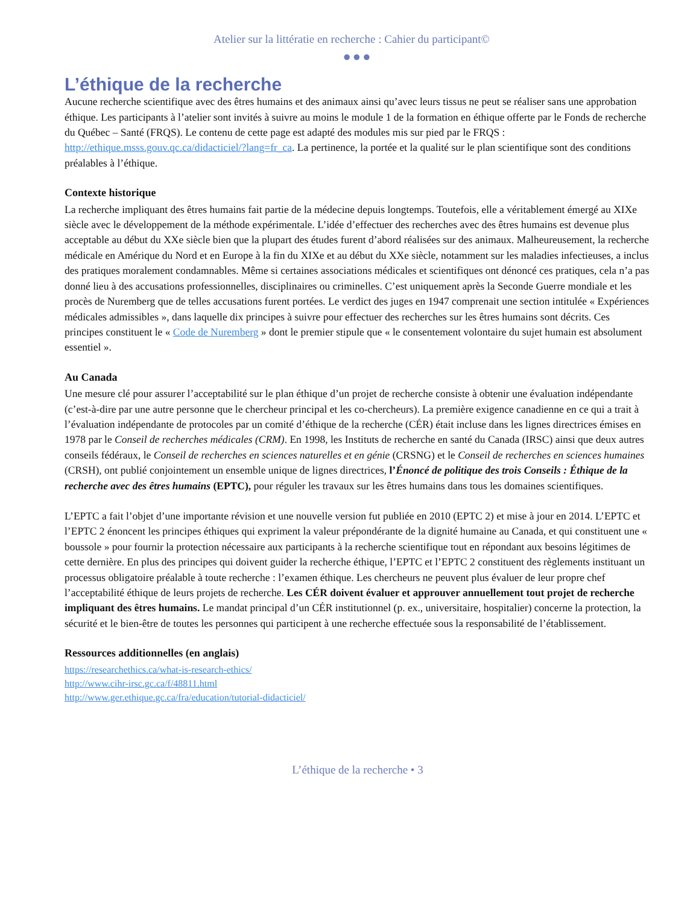Atelier sur la littératie en recherche : Cahier du participant©
●●●
L’éthique de la recherche
Aucune recherche scientifique avec des êtres humains et des animaux ainsi qu’avec leurs tissus ne peut se réaliser sans une approbation éthique. Les participants à l’atelier sont invités à suivre au moins le module 1 de la formation en éthique offerte par le Fonds de recherche du Québec – Santé (FRQS). Le contenu de cette page est adapté des modules mis sur pied par le FRQS : http://ethique.msss.gouv.qc.ca/didacticiel/?lang=fr_ca. La pertinence, la portée et la qualité sur le plan scientifique sont des conditions préalables à l’éthique.
Contexte historique
La recherche impliquant des êtres humains fait partie de la médecine depuis longtemps. Toutefois, elle a véritablement émergé au XIXe siècle avec le développement de la méthode expérimentale. L’idée d’effectuer des recherches avec des êtres humains est devenue plus acceptable au début du XXe siècle bien que la plupart des études furent d’abord réalisées sur des animaux. Malheureusement, la recherche médicale en Amérique du Nord et en Europe à la fin du XIXe et au début du XXe siècle, notamment sur les maladies infectieuses, a inclus des pratiques moralement condamnables. Même si certaines associations médicales et scientifiques ont dénoncé ces pratiques, cela n’a pas donné lieu à des accusations professionnelles, disciplinaires ou criminelles. C’est uniquement après la Seconde Guerre mondiale et les procès de Nuremberg que de telles accusations furent portées. Le verdict des juges en 1947 comprenait une section intitulée « Expériences médicales admissibles », dans laquelle dix principes à suivre pour effectuer des recherches sur les êtres humains sont décrits. Ces principes constituent le « Code de Nuremberg » dont le premier stipule que « le consentement volontaire du sujet humain est absolument essentiel ».
Au Canada
Une mesure clé pour assurer l’acceptabilité sur le plan éthique d’un projet de recherche consiste à obtenir une évaluation indépendante (c’est-à-dire par une autre personne que le chercheur principal et les co-chercheurs). La première exigence canadienne en ce qui a trait à l’évaluation indépendante de protocoles par un comité d’éthique de la recherche (CÉR) était incluse dans les lignes directrices émises en 1978 par le Conseil de recherches médicales (CRM). En 1998, les Instituts de recherche en santé du Canada (IRSC) ainsi que deux autres conseils fédéraux, le Conseil de recherches en sciences naturelles et en génie (CRSNG) et le Conseil de recherches en sciences humaines (CRSH), ont publié conjointement un ensemble unique de lignes directrices, l’Énoncé de politique des trois Conseils : Éthique de la recherche avec des êtres humains (EPTC), pour réguler les travaux sur les êtres humains dans tous les domaines scientifiques.
L’EPTC a fait l’objet d’une importante révision et une nouvelle version fut publiée en 2010 (EPTC 2) et mise à jour en 2014. L’EPTC et l’EPTC 2 énoncent les principes éthiques qui expriment la valeur prépondérante de la dignité humaine au Canada, et qui constituent une « boussole » pour fournir la protection nécessaire aux participants à la recherche scientifique tout en répondant aux besoins légitimes de cette dernière. En plus des principes qui doivent guider la recherche éthique, l’EPTC et l’EPTC 2 constituent des règlements instituant un processus obligatoire préalable à toute recherche : l’examen éthique. Les chercheurs ne peuvent plus évaluer de leur propre chef l’acceptabilité éthique de leurs projets de recherche. Les CÉR doivent évaluer et approuver annuellement tout projet de recherche impliquant des êtres humains. Le mandat principal d’un CÉR institutionnel (p. ex., universitaire, hospitalier) concerne la protection, la sécurité et le bien-être de toutes les personnes qui participent à une recherche effectuée sous la responsabilité de l’établissement.
Ressources additionnelles (en anglais)
https://researchethics.ca/what-is-research-ethics/
http://www.cihr-irsc.gc.ca/f/48811.html
http://www.ger.ethique.gc.ca/fra/education/tutorial-didacticiel/
L’éthique de la recherche • 3